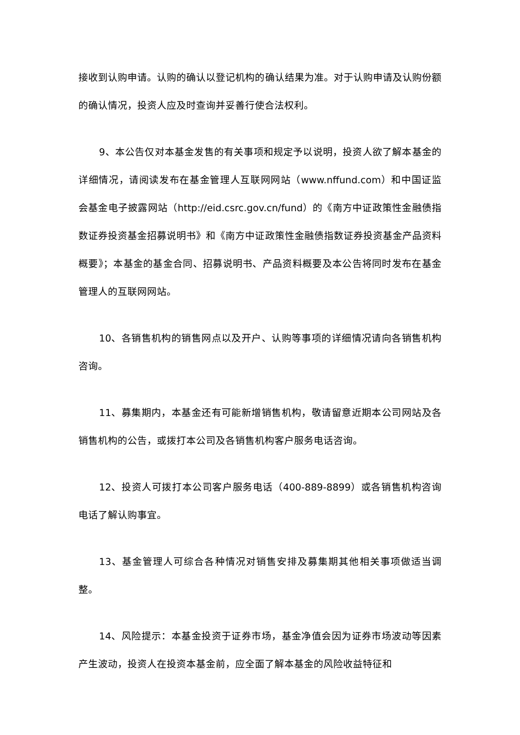接收到认购申请。认购的确认以登记机构的确认结果为准。对于认购申请及认购份额的确认情况，投资人应及时查询并妥善行使合法权利。
9、本公告仅对本基金发售的有关事项和规定予以说明，投资人欲了解本基金的详细情况，请阅读发布在基金管理人互联网网站（www.nffund.com）和中国证监会基金电子披露网站（http://eid.csrc.gov.cn/fund）的《南方中证政策性金融债指数证券投资基金招募说明书》和《南方中证政策性金融债指数证券投资基金产品资料概要》；本基金的基金合同、招募说明书、产品资料概要及本公告将同时发布在基金管理人的互联网网站。
10、各销售机构的销售网点以及开户、认购等事项的详细情况请向各销售机构咨询。
11、募集期内，本基金还有可能新增销售机构，敬请留意近期本公司网站及各销售机构的公告，或拨打本公司及各销售机构客户服务电话咨询。
12、投资人可拨打本公司客户服务电话（400-889-8899）或各销售机构咨询电话了解认购事宜。
13、基金管理人可综合各种情况对销售安排及募集期其他相关事项做适当调整。
14、风险提示：本基金投资于证券市场，基金净值会因为证券市场波动等因素产生波动，投资人在投资本基金前，应全面了解本基金的风险收益特征和